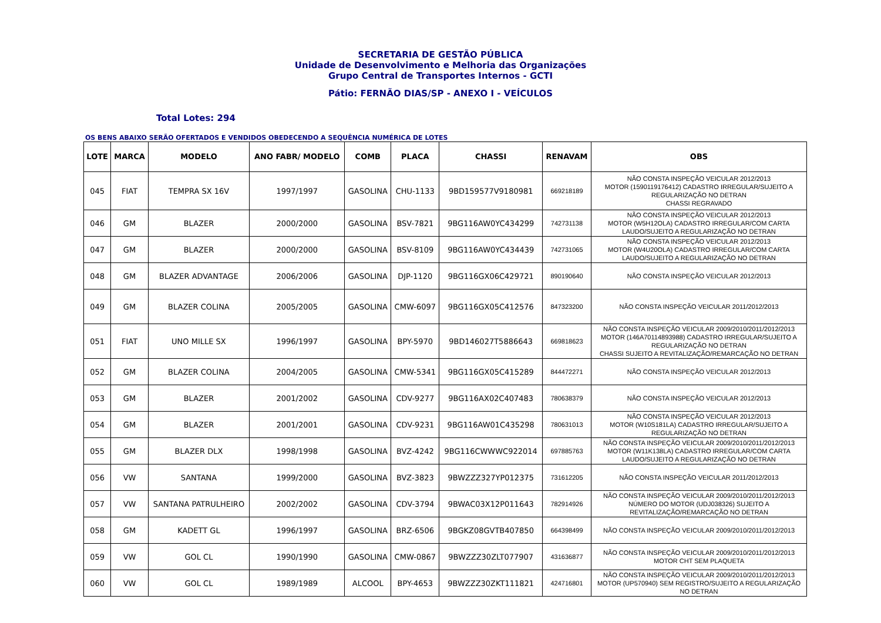SECRETARIA DE GESTÃO PÚBLICA
Unidade de Desenvolvimento e Melhoria das Organizações
Grupo Central de Transportes Internos - GCTI
Pátio: FERNÃO DIAS/SP - ANEXO I - VEÍCULOS
Total Lotes: 294
OS BENS ABAIXO SERÃO OFERTADOS E VENDIDOS OBEDECENDO A SEQUÊNCIA NUMÉRICA DE LOTES
| LOTE | MARCA | MODELO | ANO FABR/ MODELO | COMB | PLACA | CHASSI | RENAVAM | OBS |
| --- | --- | --- | --- | --- | --- | --- | --- | --- |
| 045 | FIAT | TEMPRA SX 16V | 1997/1997 | GASOLINA | CHU-1133 | 9BD159577V9180981 | 669218189 | NÃO CONSTA INSPEÇÃO VEICULAR 2012/2013 MOTOR (1590119176412) CADASTRO IRREGULAR/SUJEITO A REGULARIZAÇÃO NO DETRAN CHASSI REGRAVADO |
| 046 | GM | BLAZER | 2000/2000 | GASOLINA | BSV-7821 | 9BG116AW0YC434299 | 742731138 | NÃO CONSTA INSPEÇÃO VEICULAR 2012/2013 MOTOR (W5H12OLA) CADASTRO IRREGULAR/COM CARTA LAUDO/SUJEITO A REGULARIZAÇÃO NO DETRAN |
| 047 | GM | BLAZER | 2000/2000 | GASOLINA | BSV-8109 | 9BG116AW0YC434439 | 742731065 | NÃO CONSTA INSPEÇÃO VEICULAR 2012/2013 MOTOR (W4U20OLA) CADASTRO IRREGULAR/COM CARTA LAUDO/SUJEITO A REGULARIZAÇÃO NO DETRAN |
| 048 | GM | BLAZER ADVANTAGE | 2006/2006 | GASOLINA | DJP-1120 | 9BG116GX06C429721 | 890190640 | NÃO CONSTA INSPEÇÃO VEICULAR 2012/2013 |
| 049 | GM | BLAZER COLINA | 2005/2005 | GASOLINA | CMW-6097 | 9BG116GX05C412576 | 847323200 | NÃO CONSTA INSPEÇÃO VEICULAR 2011/2012/2013 |
| 051 | FIAT | UNO MILLE SX | 1996/1997 | GASOLINA | BPY-5970 | 9BD146027T5886643 | 669818623 | NÃO CONSTA INSPEÇÃO VEICULAR 2009/2010/2011/2012/2013 MOTOR (146A70114893988) CADASTRO IRREGULAR/SUJEITO A REGULARIZAÇÃO NO DETRAN CHASSI SUJEITO A REVITALIZAÇÃO/REMARCAÇÃO NO DETRAN |
| 052 | GM | BLAZER COLINA | 2004/2005 | GASOLINA | CMW-5341 | 9BG116GX05C415289 | 844472271 | NÃO CONSTA INSPEÇÃO VEICULAR 2012/2013 |
| 053 | GM | BLAZER | 2001/2002 | GASOLINA | CDV-9277 | 9BG116AX02C407483 | 780638379 | NÃO CONSTA INSPEÇÃO VEICULAR 2012/2013 |
| 054 | GM | BLAZER | 2001/2001 | GASOLINA | CDV-9231 | 9BG116AW01C435298 | 780631013 | NÃO CONSTA INSPEÇÃO VEICULAR 2012/2013 MOTOR (W10S181LA) CADASTRO IRREGULAR/SUJEITO A REGULARIZAÇÃO NO DETRAN |
| 055 | GM | BLAZER DLX | 1998/1998 | GASOLINA | BVZ-4242 | 9BG116CWWWC922014 | 697885763 | NÃO CONSTA INSPEÇÃO VEICULAR 2009/2010/2011/2012/2013 MOTOR (W11K138LA) CADASTRO IRREGULAR/COM CARTA LAUDO/SUJEITO A REGULARIZAÇÃO NO DETRAN |
| 056 | VW | SANTANA | 1999/2000 | GASOLINA | BVZ-3823 | 9BWZZZ327YP012375 | 731612205 | NÃO CONSTA INSPEÇÃO VEICULAR 2011/2012/2013 |
| 057 | VW | SANTANA PATRULHEIRO | 2002/2002 | GASOLINA | CDV-3794 | 9BWAC03X12P011643 | 782914926 | NÃO CONSTA INSPEÇÃO VEICULAR 2009/2010/2011/2012/2013 NÚMERO DO MOTOR (UDJ038326) SUJEITO A REVITALIZAÇÃO/REMARCAÇÃO NO DETRAN |
| 058 | GM | KADETT GL | 1996/1997 | GASOLINA | BRZ-6506 | 9BGKZ08GVTB407850 | 664398499 | NÃO CONSTA INSPEÇÃO VEICULAR 2009/2010/2011/2012/2013 |
| 059 | VW | GOL CL | 1990/1990 | GASOLINA | CMW-0867 | 9BWZZZ30ZLT077907 | 431636877 | NÃO CONSTA INSPEÇÃO VEICULAR 2009/2010/2011/2012/2013 MOTOR CHT SEM PLAQUETA |
| 060 | VW | GOL CL | 1989/1989 | ALCOOL | BPY-4653 | 9BWZZZ30ZKT111821 | 424716801 | NÃO CONSTA INSPEÇÃO VEICULAR 2009/2010/2011/2012/2013 MOTOR (UP570940) SEM REGISTRO/SUJEITO A REGULARIZAÇÃO NO DETRAN |